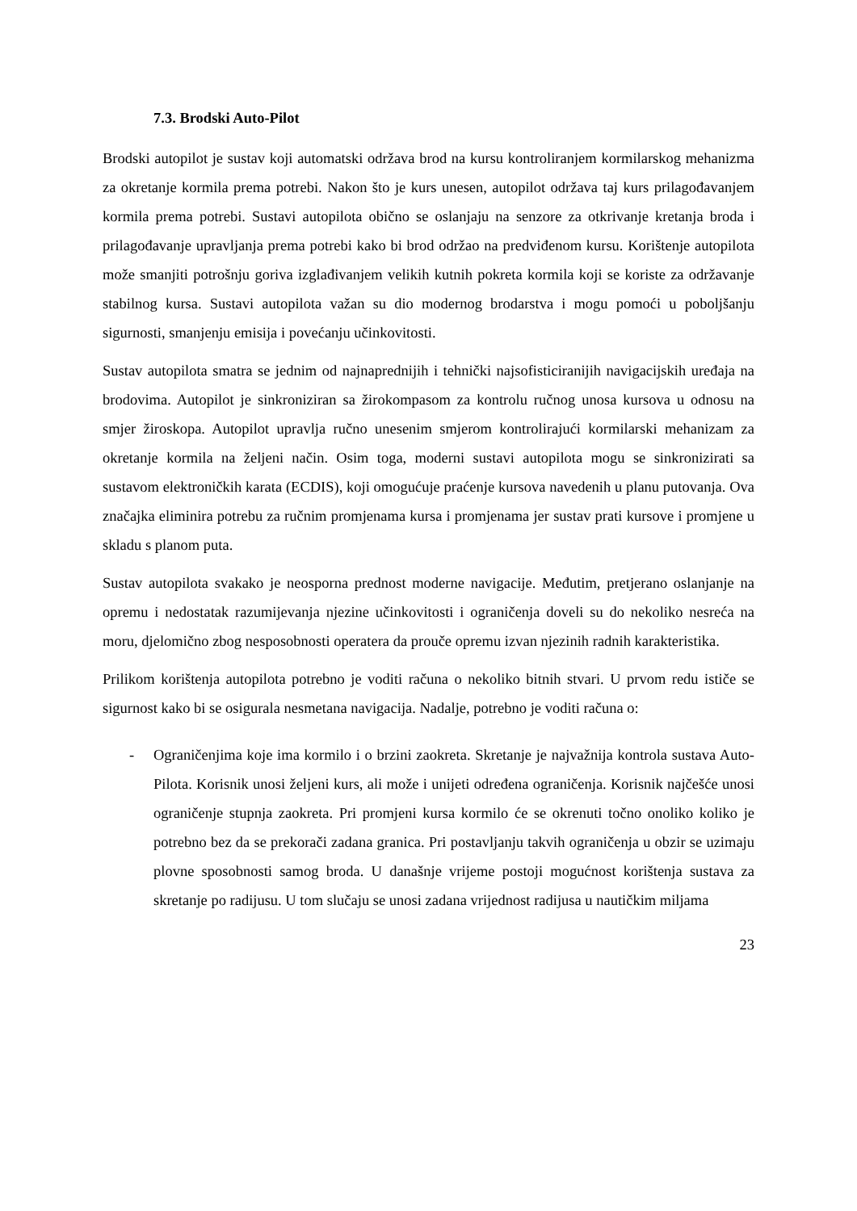7.3. Brodski Auto-Pilot
Brodski autopilot je sustav koji automatski održava brod na kursu kontroliranjem kormilarskog mehanizma za okretanje kormila prema potrebi. Nakon što je kurs unesen, autopilot održava taj kurs prilagođavanjem kormila prema potrebi. Sustavi autopilota obično se oslanjaju na senzore za otkrivanje kretanja broda i prilagođavanje upravljanja prema potrebi kako bi brod održao na predviđenom kursu. Korištenje autopilota može smanjiti potrošnju goriva izglađivanjem velikih kutnih pokreta kormila koji se koriste za održavanje stabilnog kursa. Sustavi autopilota važan su dio modernog brodarstva i mogu pomoći u poboljšanju sigurnosti, smanjenju emisija i povećanju učinkovitosti.
Sustav autopilota smatra se jednim od najnaprednijih i tehnički najsofisticiranijih navigacijskih uređaja na brodovima. Autopilot je sinkroniziran sa žirokompasom za kontrolu ručnog unosa kursova u odnosu na smjer žiroskopa. Autopilot upravlja ručno unesenim smjerom kontrolirajući kormilarski mehanizam za okretanje kormila na željeni način. Osim toga, moderni sustavi autopilota mogu se sinkronizirati sa sustavom elektroničkih karata (ECDIS), koji omogućuje praćenje kursova navedenih u planu putovanja. Ova značajka eliminira potrebu za ručnim promjenama kursa i promjenama jer sustav prati kursove i promjene u skladu s planom puta.
Sustav autopilota svakako je neosporna prednost moderne navigacije. Međutim, pretjerano oslanjanje na opremu i nedostatak razumijevanja njezine učinkovitosti i ograničenja doveli su do nekoliko nesreća na moru, djelomično zbog nesposobnosti operatera da prouče opremu izvan njezinih radnih karakteristika.
Prilikom korištenja autopilota potrebno je voditi računa o nekoliko bitnih stvari. U prvom redu ističe se sigurnost kako bi se osigurala nesmetana navigacija. Nadalje, potrebno je voditi računa o:
- Ograničenjima koje ima kormilo i o brzini zaokreta. Skretanje je najvažnija kontrola sustava Auto-Pilota. Korisnik unosi željeni kurs, ali može i unijeti određena ograničenja. Korisnik najčešće unosi ograničenje stupnja zaokreta. Pri promjeni kursa kormilo će se okrenuti točno onoliko koliko je potrebno bez da se prekorači zadana granica. Pri postavljanju takvih ograničenja u obzir se uzimaju plovne sposobnosti samog broda. U današnje vrijeme postoji mogućnost korištenja sustava za skretanje po radijusu. U tom slučaju se unosi zadana vrijednost radijusa u nautičkim miljama
23